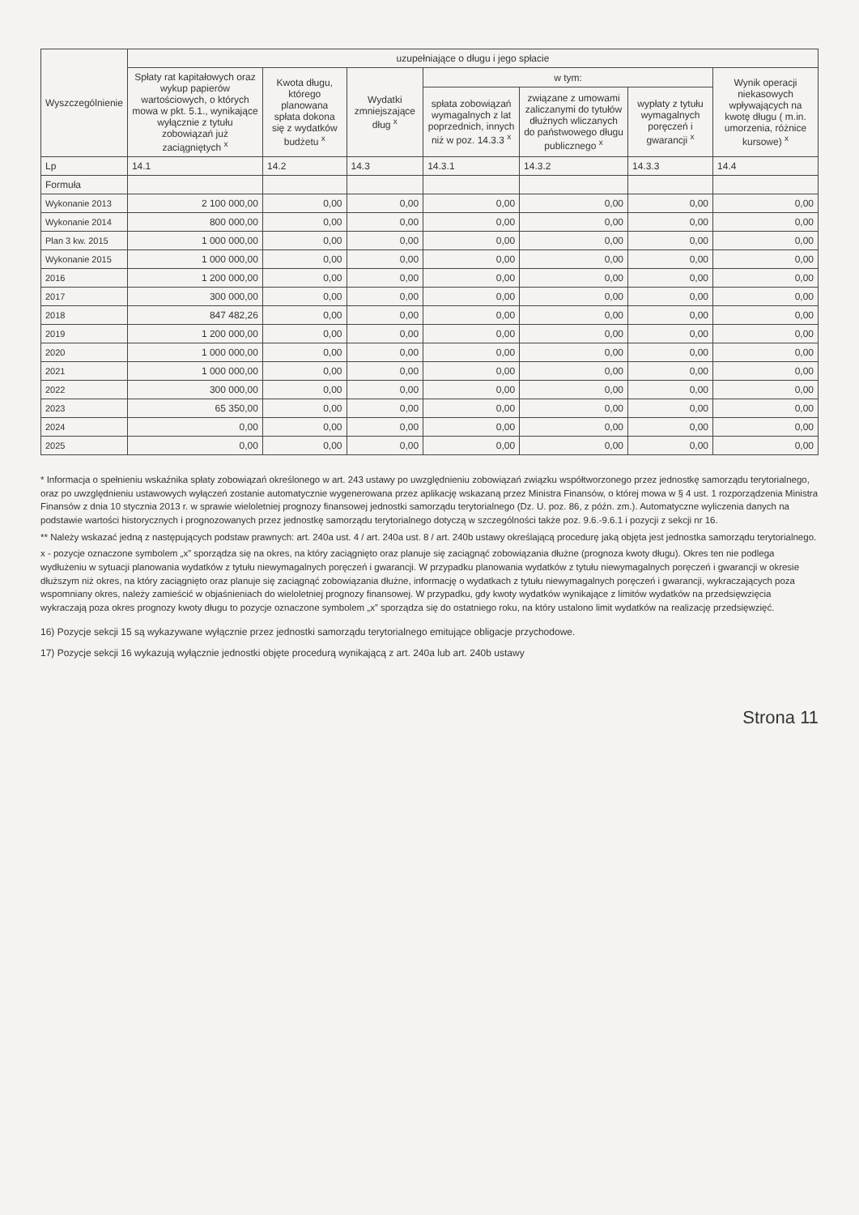| Wyszczególnienie | uzupełniające o długu i jego spłacie | | | | | | |
| --- | --- | --- | --- | --- | --- | --- | --- |
| | Spłaty rat kapitałowych oraz wykup papierów wartościowych, o których mowa w pkt. 5.1., wynikające wyłącznie z tytułu zobowiązań już zaciągniętych <sup>x</sup> | Kwota długu, którego planowana spłata dokona się z wydatków budżetu <sup>x</sup> | Wydatki zmniejszające dług <sup>x</sup> | w tym: | | | Wynik operacji niekasowych wpływających na kwotę długu ( m.in. umorzenia, różnice kursowe) <sup>x</sup> |
| | | | | spłata zobowiązań wymagalnych z lat poprzednich, innych niż w poz. 14.3.3 <sup>x</sup> | związane z umowami zaliczanymi do tytułów dłużnych wliczanych do państwowego długu publicznego <sup>x</sup> | wypłaty z tytułu wymagalnych poręczeń i gwarancji <sup>x</sup> | |
| Lp | 14.1 | 14.2 | 14.3 | 14.3.1 | 14.3.2 | 14.3.3 | 14.4 |
| Formuła | | | | | | | |
| Wykonanie 2013 | 2 100 000,00 | 0,00 | 0,00 | 0,00 | 0,00 | 0,00 | 0,00 |
| Wykonanie 2014 | 800 000,00 | 0,00 | 0,00 | 0,00 | 0,00 | 0,00 | 0,00 |
| Plan 3 kw. 2015 | 1 000 000,00 | 0,00 | 0,00 | 0,00 | 0,00 | 0,00 | 0,00 |
| Wykonanie 2015 | 1 000 000,00 | 0,00 | 0,00 | 0,00 | 0,00 | 0,00 | 0,00 |
| 2016 | 1 200 000,00 | 0,00 | 0,00 | 0,00 | 0,00 | 0,00 | 0,00 |
| 2017 | 300 000,00 | 0,00 | 0,00 | 0,00 | 0,00 | 0,00 | 0,00 |
| 2018 | 847 482,26 | 0,00 | 0,00 | 0,00 | 0,00 | 0,00 | 0,00 |
| 2019 | 1 200 000,00 | 0,00 | 0,00 | 0,00 | 0,00 | 0,00 | 0,00 |
| 2020 | 1 000 000,00 | 0,00 | 0,00 | 0,00 | 0,00 | 0,00 | 0,00 |
| 2021 | 1 000 000,00 | 0,00 | 0,00 | 0,00 | 0,00 | 0,00 | 0,00 |
| 2022 | 300 000,00 | 0,00 | 0,00 | 0,00 | 0,00 | 0,00 | 0,00 |
| 2023 | 65 350,00 | 0,00 | 0,00 | 0,00 | 0,00 | 0,00 | 0,00 |
| 2024 | 0,00 | 0,00 | 0,00 | 0,00 | 0,00 | 0,00 | 0,00 |
| 2025 | 0,00 | 0,00 | 0,00 | 0,00 | 0,00 | 0,00 | 0,00 |
* Informacja o spełnieniu wskaźnika spłaty zobowiązań określonego w art. 243 ustawy po uwzględnieniu zobowiązań związku współtworzonego przez jednostkę samorządu terytorialnego, oraz po uwzględnieniu ustawowych wyłączeń zostanie automatycznie wygenerowana przez aplikację wskazaną przez Ministra Finansów, o której mowa w § 4 ust. 1 rozporządzenia Ministra Finansów z dnia 10 stycznia 2013 r. w sprawie wieloletniej prognozy finansowej jednostki samorządu terytorialnego (Dz. U. poz. 86, z późn. zm.). Automatyczne wyliczenia danych na podstawie wartości historycznych i prognozowanych przez jednostkę samorządu terytorialnego dotyczą w szczególności także poz. 9.6.-9.6.1 i pozycji z sekcji nr 16.
** Należy wskazać jedną z następujących podstaw prawnych: art. 240a ust. 4 / art. 240a ust. 8 / art. 240b ustawy określającą procedurę jaką objęta jest jednostka samorządu terytorialnego.
x - pozycje oznaczone symbolem „x” sporządza się na okres, na który zaciągnięto oraz planuje się zaciągnąć zobowiązania dłużne (prognoza kwoty długu). Okres ten nie podlega wydłużeniu w sytuacji planowania wydatków z tytułu niewymagalnych poręczeń i gwarancji. W przypadku planowania wydatków z tytułu niewymagalnych poręczeń i gwarancji w okresie dłuższym niż okres, na który zaciągnięto oraz planuje się zaciągnąć zobowiązania dłużne, informację o wydatkach z tytułu niewymagalnych poręczeń i gwarancji, wykraczających poza wspomniany okres, należy zamieścić w objaśnieniach do wieloletniej prognozy finansowej. W przypadku, gdy kwoty wydatków wynikające z limitów wydatków na przedsięwzięcia wykraczają poza okres prognozy kwoty długu to pozycje oznaczone symbolem „x” sporządza się do ostatniego roku, na który ustalono limit wydatków na realizację przedsięwzięć.
16) Pozycje sekcji 15 są wykazywane wyłącznie przez jednostki samorządu terytorialnego emitujące obligacje przychodowe.
17) Pozycje sekcji 16 wykazują wyłącznie jednostki objęte procedurą wynikającą z art. 240a lub art. 240b ustawy
Strona 11